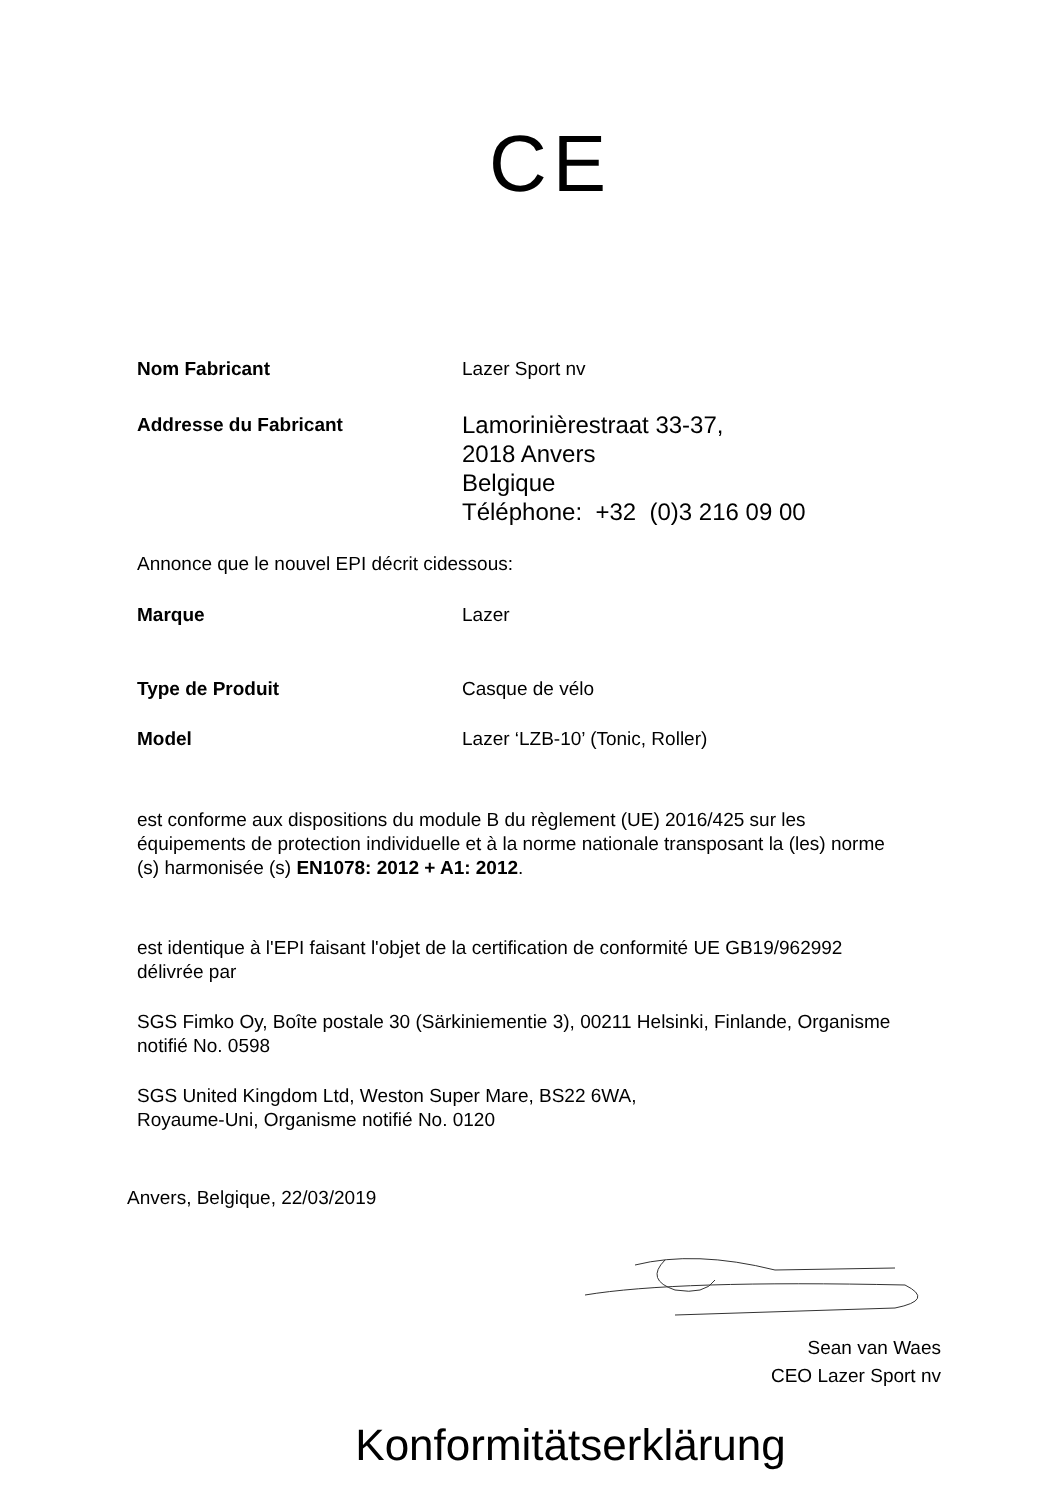CE
Nom Fabricant Lazer Sport nv
Addresse du Fabricant
Lamorinièrestraat 33-37,
2018 Anvers
Belgique
Téléphone: +32 (0)3 216 09 00
Annonce que le nouvel EPI décrit cidessous:
Marque Lazer
Type de Produit Casque de vélo
Model Lazer ‘LZB-10’ (Tonic, Roller)
est conforme aux dispositions du module B du règlement (UE) 2016/425 sur les équipements de protection individuelle et à la norme nationale transposant la (les) norme (s) harmonisée (s) EN1078: 2012 + A1: 2012.
est identique à l'EPI faisant l'objet de la certification de conformité UE GB19/962992 délivrée par
SGS Fimko Oy, Boîte postale 30 (Särkiniementie 3), 00211 Helsinki, Finlande, Organisme notifié No. 0598
SGS United Kingdom Ltd, Weston Super Mare, BS22 6WA,
Royaume-Uni, Organisme notifié No. 0120
Anvers, Belgique, 22/03/2019
Sean van Waes
CEO Lazer Sport nv
Konformitätserklärung